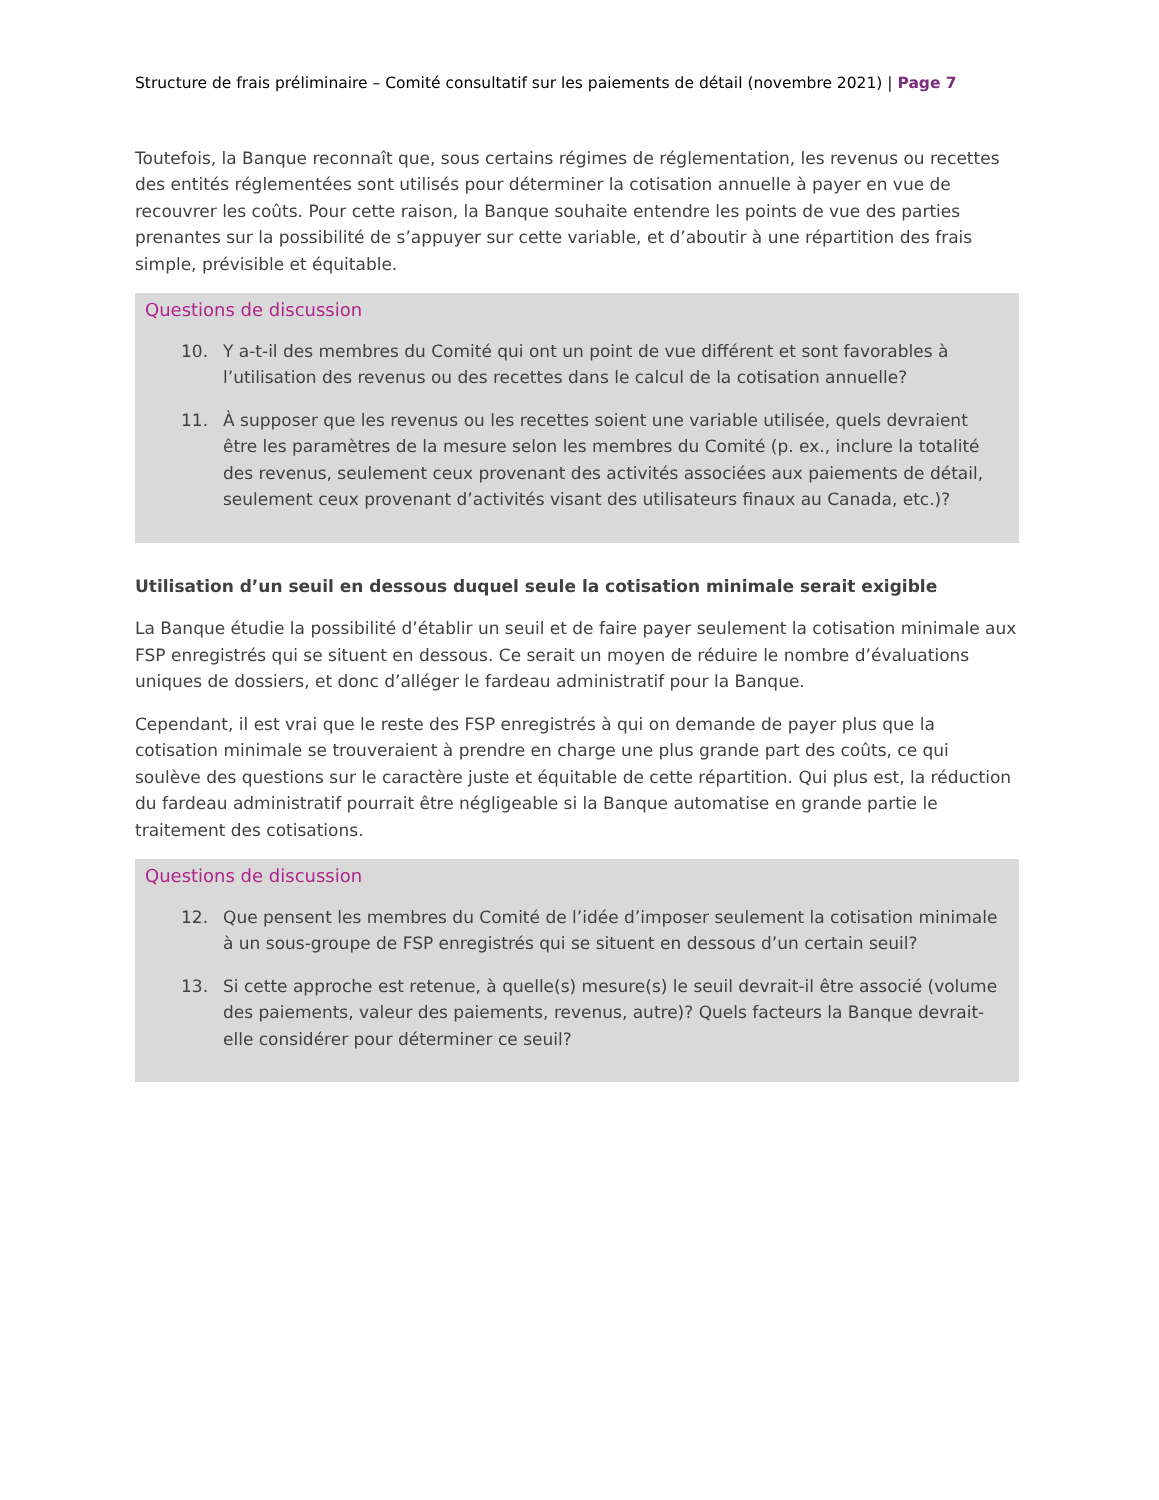Structure de frais préliminaire – Comité consultatif sur les paiements de détail (novembre 2021) | Page 7
Toutefois, la Banque reconnaît que, sous certains régimes de réglementation, les revenus ou recettes des entités réglementées sont utilisés pour déterminer la cotisation annuelle à payer en vue de recouvrer les coûts. Pour cette raison, la Banque souhaite entendre les points de vue des parties prenantes sur la possibilité de s’appuyer sur cette variable, et d’aboutir à une répartition des frais simple, prévisible et équitable.
Questions de discussion
10. Y a-t-il des membres du Comité qui ont un point de vue différent et sont favorables à l’utilisation des revenus ou des recettes dans le calcul de la cotisation annuelle?
11. À supposer que les revenus ou les recettes soient une variable utilisée, quels devraient être les paramètres de la mesure selon les membres du Comité (p. ex., inclure la totalité des revenus, seulement ceux provenant des activités associées aux paiements de détail, seulement ceux provenant d’activités visant des utilisateurs finaux au Canada, etc.)?
Utilisation d’un seuil en dessous duquel seule la cotisation minimale serait exigible
La Banque étudie la possibilité d’établir un seuil et de faire payer seulement la cotisation minimale aux FSP enregistrés qui se situent en dessous. Ce serait un moyen de réduire le nombre d’évaluations uniques de dossiers, et donc d’alléger le fardeau administratif pour la Banque.
Cependant, il est vrai que le reste des FSP enregistrés à qui on demande de payer plus que la cotisation minimale se trouveraient à prendre en charge une plus grande part des coûts, ce qui soulève des questions sur le caractère juste et équitable de cette répartition. Qui plus est, la réduction du fardeau administratif pourrait être négligeable si la Banque automatise en grande partie le traitement des cotisations.
Questions de discussion
12. Que pensent les membres du Comité de l’idée d’imposer seulement la cotisation minimale à un sous-groupe de FSP enregistrés qui se situent en dessous d’un certain seuil?
13. Si cette approche est retenue, à quelle(s) mesure(s) le seuil devrait-il être associé (volume des paiements, valeur des paiements, revenus, autre)? Quels facteurs la Banque devrait-elle considérer pour déterminer ce seuil?